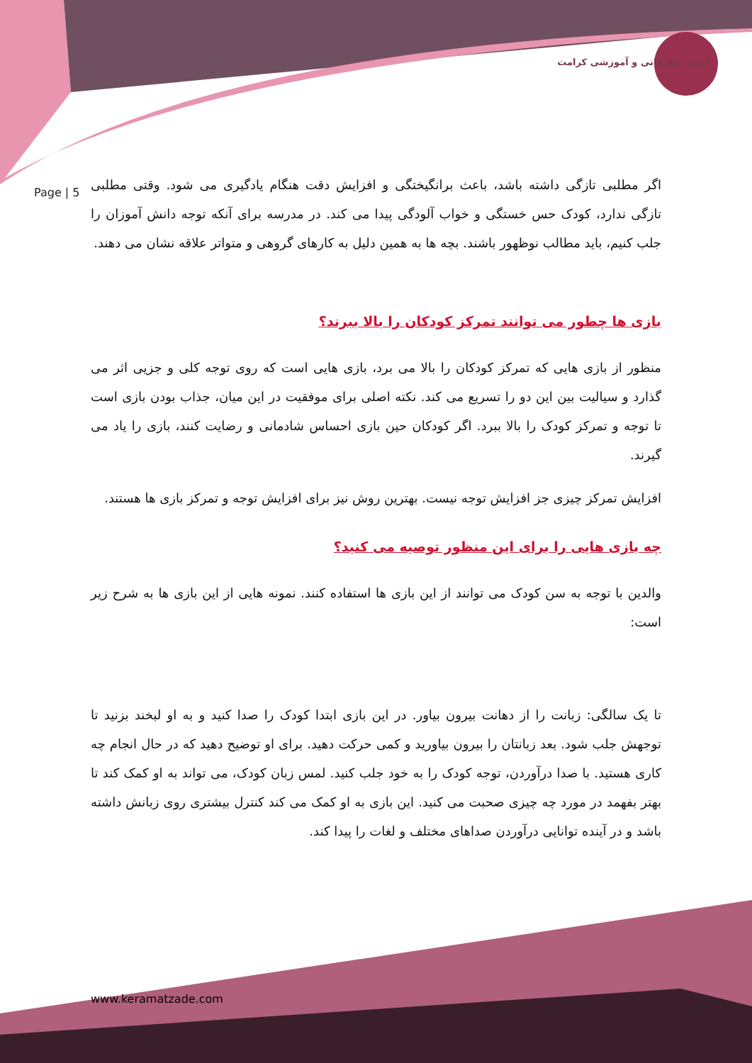گروه تحقیقاتی و آموزشی کرامت
Page | 5
اگر مطلبی تازگی داشته باشد، باعث برانگیختگی و افزایش دقت هنگام یادگیری می شود. وقتی مطلبی تازگی ندارد، کودک حس خستگی و خواب آلودگی پیدا می کند. در مدرسه برای آنکه توجه دانش آموزان را جلب کنیم، باید مطالب نوظهور باشند. بچه ها به همین دلیل به کارهای گروهی و متواتر علاقه نشان می دهند.
بازی ها چطور می توانند تمرکز کودکان را بالا ببرند؟
منظور از بازی هایی که تمرکز کودکان را بالا می برد، بازی هایی است که روی توجه کلی و جزیی اثر می گذارد و سیالیت بین این دو را تسریع می کند. نکته اصلی برای موفقیت در این میان، جذاب بودن بازی است تا توجه و تمرکز کودک را بالا ببرد. اگر کودکان حین بازی احساس شادمانی و رضایت کنند، بازی را یاد می گیرند.
افزایش تمرکز چیزی جز افزایش توجه نیست. بهترین روش نیز برای افزایش توجه و تمرکز بازی ها هستند.
چه بازی هایی را برای این منظور توصیه می کنید؟
والدین با توجه به سن کودک می توانند از این بازی ها استفاده کنند. نمونه هایی از این بازی ها به شرح زیر است:
تا یک سالگی: زبانت را از دهانت بیرون بیاور. در این بازی ابتدا کودک را صدا کنید و به او لبخند بزنید تا توجهش جلب شود. بعد زبانتان را بیرون بیاورید و کمی حرکت دهید. برای او توضیح دهید که در حال انجام چه کاری هستید. با صدا درآوردن، توجه کودک را به خود جلب کنید. لمس زبان کودک، می تواند به او کمک کند تا بهتر بفهمد در مورد چه چیزی صحبت می کنید. این بازی به او کمک می کند کنترل بیشتری روی زبانش داشته باشد و در آینده توانایی درآوردن صداهای مختلف و لغات را پیدا کند.
www.keramatzade.com